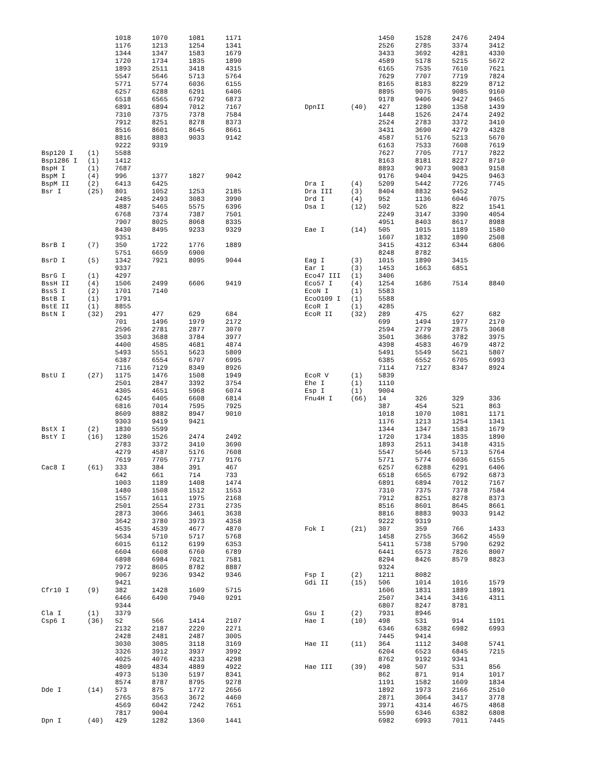| | | 1018 | 1070 | 1081 | 1171 |
| | | 1176 | 1213 | 1254 | 1341 |
| | | 1344 | 1347 | 1583 | 1679 |
| | | 1720 | 1734 | 1835 | 1890 |
| | | 1893 | 2511 | 3418 | 4315 |
| | | 5547 | 5646 | 5713 | 5764 |
| | | 5771 | 5774 | 6036 | 6155 |
| | | 6257 | 6288 | 6291 | 6406 |
| | | 6518 | 6565 | 6792 | 6873 |
| | | 6891 | 6894 | 7012 | 7167 |
| | | 7310 | 7375 | 7378 | 7584 |
| | | 7912 | 8251 | 8278 | 8373 |
| | | 8516 | 8601 | 8645 | 8661 |
| | | 8816 | 8883 | 9033 | 9142 |
| | | 9222 | 9319 | | |
| Bsp120 I | (1) | 5588 | | | |
| Bsp1286 I | (1) | 1412 | | | |
| BspH I | (1) | 7687 | | | |
| BspM I | (4) | 996 | 1377 | 1827 | 9042 |
| BspM II | (2) | 6413 | 6425 | | |
| Bsr I | (25) | 801 | 1052 | 1253 | 2185 |
| | | 2485 | 2493 | 3083 | 3990 |
| | | 4887 | 5465 | 5575 | 6396 |
| | | 6768 | 7374 | 7387 | 7501 |
| | | 7907 | 8025 | 8068 | 8335 |
| | | 8430 | 8495 | 9233 | 9329 |
| | | 9351 | | | |
| BsrB I | (7) | 350 | 1722 | 1776 | 1889 |
| | | 5751 | 6659 | 6900 | |
| BsrD I | (5) | 1342 | 7921 | 8095 | 9044 |
| | | 9337 | | | |
| BsrG I | (1) | 4297 | | | |
| BssH II | (4) | 1506 | 2499 | 6606 | 9419 |
| BssS I | (2) | 1701 | 7140 | | |
| BstB I | (1) | 1791 | | | |
| BstE II | (1) | 8855 | | | |
| BstN I | (32) | 291 | 477 | 629 | 684 |
| | | 701 | 1496 | 1979 | 2172 |
| | | 2596 | 2781 | 2877 | 3070 |
| | | 3503 | 3688 | 3784 | 3977 |
| | | 4400 | 4585 | 4681 | 4874 |
| | | 5493 | 5551 | 5623 | 5809 |
| | | 6387 | 6554 | 6707 | 6995 |
| | | 7116 | 7129 | 8349 | 8926 |
| BstU I | (27) | 1175 | 1476 | 1508 | 1949 |
| | | 2501 | 2847 | 3392 | 3754 |
| | | 4305 | 4651 | 5968 | 6074 |
| | | 6245 | 6405 | 6608 | 6814 |
| | | 6816 | 7014 | 7595 | 7925 |
| | | 8609 | 8882 | 8947 | 9010 |
| | | 9303 | 9419 | 9421 | |
| BstX I | (2) | 1830 | 5599 | | |
| BstY I | (16) | 1280 | 1526 | 2474 | 2492 |
| | | 2783 | 3372 | 3410 | 3690 |
| | | 4279 | 4587 | 5176 | 7608 |
| | | 7619 | 7705 | 7717 | 9176 |
| Cac8 I | (61) | 333 | 384 | 391 | 467 |
| | | 642 | 661 | 714 | 733 |
| | | 1003 | 1189 | 1408 | 1474 |
| | | 1480 | 1508 | 1512 | 1553 |
| | | 1557 | 1611 | 1975 | 2168 |
| | | 2501 | 2554 | 2731 | 2735 |
| | | 2873 | 3066 | 3461 | 3638 |
| | | 3642 | 3780 | 3973 | 4358 |
| | | 4535 | 4539 | 4677 | 4870 |
| | | 5634 | 5710 | 5717 | 5768 |
| | | 6015 | 6112 | 6199 | 6353 |
| | | 6604 | 6608 | 6760 | 6789 |
| | | 6898 | 6984 | 7021 | 7581 |
| | | 7972 | 8605 | 8782 | 8887 |
| | | 9067 | 9236 | 9342 | 9346 |
| | | 9421 | | | |
| Cfr10 I | (9) | 382 | 1428 | 1609 | 5715 |
| | | 6466 | 6490 | 7940 | 9291 |
| | | 9344 | | | |
| Cla I | (1) | 3379 | | | |
| Csp6 I | (36) | 52 | 566 | 1414 | 2107 |
| | | 2132 | 2187 | 2220 | 2271 |
| | | 2428 | 2481 | 2487 | 3005 |
| | | 3030 | 3085 | 3118 | 3169 |
| | | 3326 | 3912 | 3937 | 3992 |
| | | 4025 | 4076 | 4233 | 4298 |
| | | 4809 | 4834 | 4889 | 4922 |
| | | 4973 | 5130 | 5197 | 8341 |
| | | 8574 | 8787 | 8795 | 9278 |
| Dde I | (14) | 573 | 875 | 1772 | 2656 |
| | | 2765 | 3563 | 3672 | 4460 |
| | | 4569 | 6042 | 7242 | 7651 |
| | | 7817 | 9004 | | |
| Dpn I | (40) | 429 | 1282 | 1360 | 1441 |
| | | 1450 | 1528 | 2476 | 2494 |
| | | 2526 | 2785 | 3374 | 3412 |
| | | 3433 | 3692 | 4281 | 4330 |
| | | 4589 | 5178 | 5215 | 5672 |
| | | 6165 | 7535 | 7610 | 7621 |
| | | 7629 | 7707 | 7719 | 7824 |
| | | 8165 | 8183 | 8229 | 8712 |
| | | 8895 | 9075 | 9085 | 9160 |
| | | 9178 | 9406 | 9427 | 9465 |
| DpnII | (40) | 427 | 1280 | 1358 | 1439 |
| | | 1448 | 1526 | 2474 | 2492 |
| | | 2524 | 2783 | 3372 | 3410 |
| | | 3431 | 3690 | 4279 | 4328 |
| | | 4587 | 5176 | 5213 | 5670 |
| | | 6163 | 7533 | 7608 | 7619 |
| | | 7627 | 7705 | 7717 | 7822 |
| | | 8163 | 8181 | 8227 | 8710 |
| | | 8893 | 9073 | 9083 | 9158 |
| | | 9176 | 9404 | 9425 | 9463 |
| Dra I | (4) | 5209 | 5442 | 7726 | 7745 |
| Dra III | (3) | 8404 | 8832 | 9452 | |
| Drd I | (4) | 952 | 1136 | 6046 | 7075 |
| Dsa I | (12) | 502 | 526 | 822 | 1541 |
| | | 2249 | 3147 | 3390 | 4054 |
| | | 4951 | 8403 | 8617 | 8988 |
| Eae I | (14) | 505 | 1015 | 1189 | 1580 |
| | | 1607 | 1832 | 1890 | 2508 |
| | | 3415 | 4312 | 6344 | 6806 |
| | | 8248 | 8782 | | |
| Eag I | (3) | 1015 | 1890 | 3415 | |
| Ear I | (3) | 1453 | 1663 | 6851 | |
| Eco47 III | (1) | 3406 | | | |
| Eco57 I | (4) | 1254 | 1686 | 7514 | 8840 |
| EcoN I | (1) | 5583 | | | |
| EcoO109 I | (1) | 5588 | | | |
| EcoR I | (1) | 4285 | | | |
| EcoR II | (32) | 289 | 475 | 627 | 682 |
| | | 699 | 1494 | 1977 | 2170 |
| | | 2594 | 2779 | 2875 | 3068 |
| | | 3501 | 3686 | 3782 | 3975 |
| | | 4398 | 4583 | 4679 | 4872 |
| | | 5491 | 5549 | 5621 | 5807 |
| | | 6385 | 6552 | 6705 | 6993 |
| | | 7114 | 7127 | 8347 | 8924 |
| EcoR V | (1) | 5839 | | | |
| Ehe I | (1) | 1110 | | | |
| Esp I | (1) | 9004 | | | |
| Fnu4H I | (66) | 14 | 326 | 329 | 336 |
| | | 387 | 454 | 521 | 863 |
| | | 1018 | 1070 | 1081 | 1171 |
| | | 1176 | 1213 | 1254 | 1341 |
| | | 1344 | 1347 | 1583 | 1679 |
| | | 1720 | 1734 | 1835 | 1890 |
| | | 1893 | 2511 | 3418 | 4315 |
| | | 5547 | 5646 | 5713 | 5764 |
| | | 5771 | 5774 | 6036 | 6155 |
| | | 6257 | 6288 | 6291 | 6406 |
| | | 6518 | 6565 | 6792 | 6873 |
| | | 6891 | 6894 | 7012 | 7167 |
| | | 7310 | 7375 | 7378 | 7584 |
| | | 7912 | 8251 | 8278 | 8373 |
| | | 8516 | 8601 | 8645 | 8661 |
| | | 8816 | 8883 | 9033 | 9142 |
| | | 9222 | 9319 | | |
| Fok I | (21) | 307 | 359 | 766 | 1433 |
| | | 1458 | 2755 | 3662 | 4559 |
| | | 5411 | 5738 | 5790 | 6292 |
| | | 6441 | 6573 | 7826 | 8007 |
| | | 8294 | 8426 | 8579 | 8823 |
| | | 9324 | | | |
| Fsp I | (2) | 1211 | 8082 | | |
| Gdi II | (15) | 506 | 1014 | 1016 | 1579 |
| | | 1606 | 1831 | 1889 | 1891 |
| | | 2507 | 3414 | 3416 | 4311 |
| | | 6807 | 8247 | 8781 | |
| Gsu I | (2) | 7931 | 8946 | | |
| Hae I | (10) | 498 | 531 | 914 | 1191 |
| | | 6346 | 6382 | 6982 | 6993 |
| | | 7445 | 9414 | | |
| Hae II | (11) | 364 | 1112 | 3408 | 5741 |
| | | 6204 | 6523 | 6845 | 7215 |
| | | 8762 | 9192 | 9341 | |
| Hae III | (39) | 498 | 507 | 531 | 856 |
| | | 862 | 871 | 914 | 1017 |
| | | 1191 | 1582 | 1609 | 1834 |
| | | 1892 | 1973 | 2166 | 2510 |
| | | 2871 | 3064 | 3417 | 3778 |
| | | 3971 | 4314 | 4675 | 4868 |
| | | 5590 | 6346 | 6382 | 6808 |
| | | 6982 | 6993 | 7011 | 7445 |